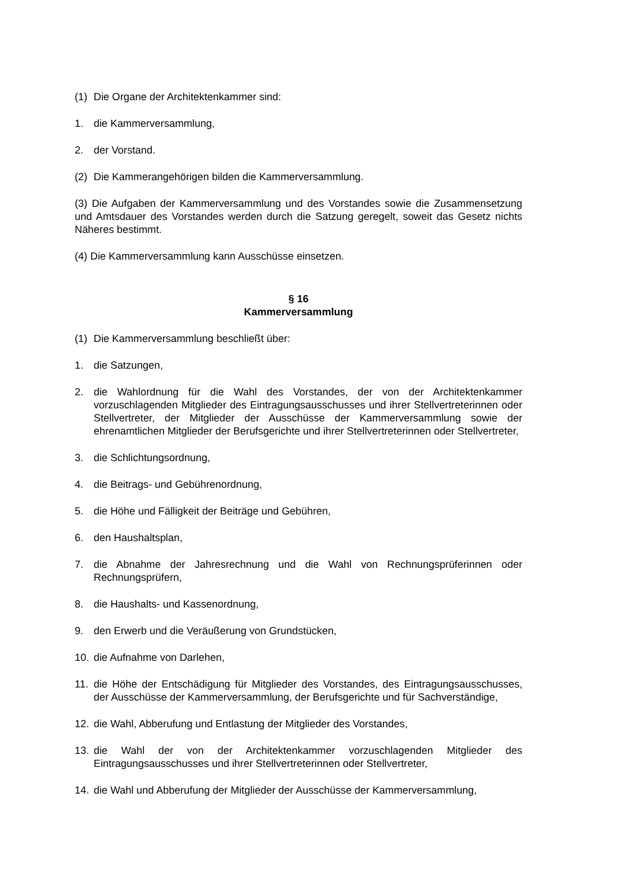(1) Die Organe der Architektenkammer sind:
1. die Kammerversammlung,
2. der Vorstand.
(2) Die Kammerangehörigen bilden die Kammerversammlung.
(3) Die Aufgaben der Kammerversammlung und des Vorstandes sowie die Zusammensetzung und Amtsdauer des Vorstandes werden durch die Satzung geregelt, soweit das Gesetz nichts Näheres bestimmt.
(4) Die Kammerversammlung kann Ausschüsse einsetzen.
§ 16
Kammerversammlung
(1) Die Kammerversammlung beschließt über:
1. die Satzungen,
2. die Wahlordnung für die Wahl des Vorstandes, der von der Architektenkammer vorzuschlagenden Mitglieder des Eintragungsausschusses und ihrer Stellvertreterinnen oder Stellvertreter, der Mitglieder der Ausschüsse der Kammerversammlung sowie der ehrenamtlichen Mitglieder der Berufsgerichte und ihrer Stellvertreterinnen oder Stellvertreter,
3. die Schlichtungsordnung,
4. die Beitrags- und Gebührenordnung,
5. die Höhe und Fälligkeit der Beiträge und Gebühren,
6. den Haushaltsplan,
7. die Abnahme der Jahresrechnung und die Wahl von Rechnungsprüferinnen oder Rechnungsprüfern,
8. die Haushalts- und Kassenordnung,
9. den Erwerb und die Veräußerung von Grundstücken,
10. die Aufnahme von Darlehen,
11. die Höhe der Entschädigung für Mitglieder des Vorstandes, des Eintragungsausschusses, der Ausschüsse der Kammerversammlung, der Berufsgerichte und für Sachverständige,
12. die Wahl, Abberufung und Entlastung der Mitglieder des Vorstandes,
13. die Wahl der von der Architektenkammer vorzuschlagenden Mitglieder des Eintragungsausschusses und ihrer Stellvertreterinnen oder Stellvertreter,
14. die Wahl und Abberufung der Mitglieder der Ausschüsse der Kammerversammlung,